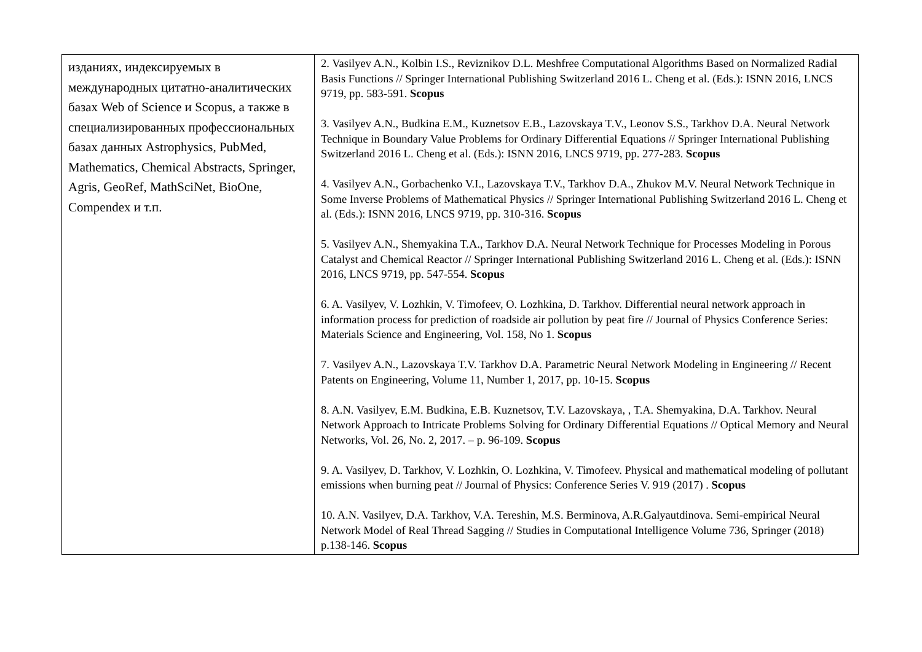| изданиях, индексируемых в международных цитатно-аналитических базах Web of Science и Scopus, а также в специализированных профессиональных базах данных Astrophysics, PubMed, Mathematics, Chemical Abstracts, Springer, Agris, GeoRef, MathSciNet, BioOne, Compendex и т.п. | 2. Vasilyev A.N., Kolbin I.S., Reviznikov D.L. Meshfree Computational Algorithms Based on Normalized Radial Basis Functions // Springer International Publishing Switzerland 2016 L. Cheng et al. (Eds.): ISNN 2016, LNCS 9719, pp. 583-591. Scopus 3. Vasilyev A.N., Budkina E.M., Kuznetsov E.B., Lazovskaya T.V., Leonov S.S., Tarkhov D.A. Neural Network Technique in Boundary Value Problems for Ordinary Differential Equations // Springer International Publishing Switzerland 2016 L. Cheng et al. (Eds.): ISNN 2016, LNCS 9719, pp. 277-283. Scopus 4. Vasilyev A.N., Gorbachenko V.I., Lazovskaya T.V., Tarkhov D.A., Zhukov M.V. Neural Network Technique in Some Inverse Problems of Mathematical Physics // Springer International Publishing Switzerland 2016 L. Cheng et al. (Eds.): ISNN 2016, LNCS 9719, pp. 310-316. Scopus 5. Vasilyev A.N., Shemyakina T.A., Tarkhov D.A. Neural Network Technique for Processes Modeling in Porous Catalyst and Chemical Reactor // Springer International Publishing Switzerland 2016 L. Cheng et al. (Eds.): ISNN 2016, LNCS 9719, pp. 547-554. Scopus 6. A. Vasilyev, V. Lozhkin, V. Timofeev, O. Lozhkina, D. Tarkhov. Differential neural network approach in information process for prediction of roadside air pollution by peat fire // Journal of Physics Conference Series: Materials Science and Engineering, Vol. 158, No 1. Scopus 7. Vasilyev A.N., Lazovskaya T.V. Tarkhov D.A. Parametric Neural Network Modeling in Engineering // Recent Patents on Engineering, Volume 11, Number 1, 2017, pp. 10-15. Scopus 8. A.N. Vasilyev, E.M. Budkina, E.B. Kuznetsov, T.V. Lazovskaya, , T.A. Shemyakina, D.A. Tarkhov. Neural Network Approach to Intricate Problems Solving for Ordinary Differential Equations // Optical Memory and Neural Networks, Vol. 26, No. 2, 2017. – p. 96-109. Scopus 9. A. Vasilyev, D. Tarkhov, V. Lozhkin, O. Lozhkina, V. Timofeev. Physical and mathematical modeling of pollutant emissions when burning peat // Journal of Physics: Conference Series V. 919 (2017) . Scopus 10. A.N. Vasilyev, D.A. Tarkhov, V.A. Tereshin, M.S. Berminova, A.R.Galyautdinova. Semi-empirical Neural Network Model of Real Thread Sagging // Studies in Computational Intelligence Volume 736, Springer (2018) p.138-146. Scopus |